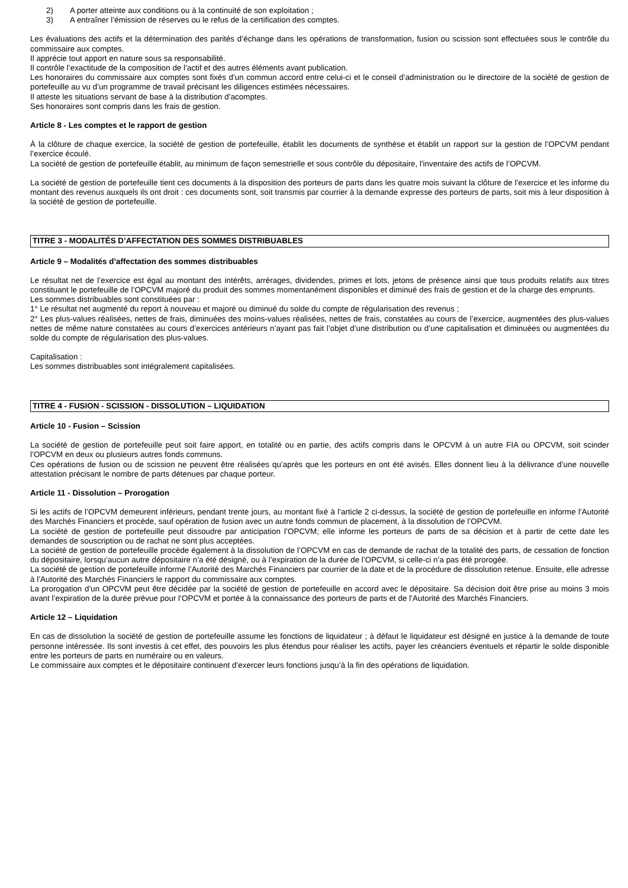2) A porter atteinte aux conditions ou à la continuité de son exploitation ;
3) A entraîner l’émission de réserves ou le refus de la certification des comptes.
Les évaluations des actifs et la détermination des parités d’échange dans les opérations de transformation, fusion ou scission sont effectuées sous le contrôle du commissaire aux comptes.
Il apprécie tout apport en nature sous sa responsabilité.
Il contrôle l’exactitude de la composition de l’actif et des autres éléments avant publication.
Les honoraires du commissaire aux comptes sont fixés d’un commun accord entre celui-ci et le conseil d’administration ou le directoire de la société de gestion de portefeuille au vu d’un programme de travail précisant les diligences estimées nécessaires.
Il atteste les situations servant de base à la distribution d’acomptes.
Ses honoraires sont compris dans les frais de gestion.
Article 8 - Les comptes et le rapport de gestion
À la clôture de chaque exercice, la société de gestion de portefeuille, établit les documents de synthèse et établit un rapport sur la gestion de l’OPCVM pendant l’exercice écoulé.
La société de gestion de portefeuille établit, au minimum de façon semestrielle et sous contrôle du dépositaire, l'inventaire des actifs de l’OPCVM.
La société de gestion de portefeuille tient ces documents à la disposition des porteurs de parts dans les quatre mois suivant la clôture de l’exercice et les informe du montant des revenus auxquels ils ont droit : ces documents sont, soit transmis par courrier à la demande expresse des porteurs de parts, soit mis à leur disposition à la société de gestion de portefeuille.
TITRE 3 - MODALITÉS D’AFFECTATION DES SOMMES DISTRIBUABLES
Article 9 – Modalités d’affectation des sommes distribuables
Le résultat net de l’exercice est égal au montant des intérêts, arrérages, dividendes, primes et lots, jetons de présence ainsi que tous produits relatifs aux titres constituant le portefeuille de l’OPCVM majoré du produit des sommes momentanément disponibles et diminué des frais de gestion et de la charge des emprunts.
Les sommes distribuables sont constituées par :
1° Le résultat net augmenté du report à nouveau et majoré ou diminué du solde du compte de régularisation des revenus ;
2° Les plus-values réalisées, nettes de frais, diminuées des moins-values réalisées, nettes de frais, constatées au cours de l’exercice, augmentées des plus-values nettes de même nature constatées au cours d’exercices antérieurs n’ayant pas fait l’objet d’une distribution ou d’une capitalisation et diminuées ou augmentées du solde du compte de régularisation des plus-values.
Capitalisation :
Les sommes distribuables sont intégralement capitalisées.
TITRE 4 - FUSION - SCISSION - DISSOLUTION – LIQUIDATION
Article 10 - Fusion – Scission
La société de gestion de portefeuille peut soit faire apport, en totalité ou en partie, des actifs compris dans le OPCVM à un autre FIA ou OPCVM, soit scinder l’OPCVM en deux ou plusieurs autres fonds communs.
Ces opérations de fusion ou de scission ne peuvent être réalisées qu’après que les porteurs en ont été avisés. Elles donnent lieu à la délivrance d’une nouvelle attestation précisant le nombre de parts détenues par chaque porteur.
Article 11 - Dissolution – Prorogation
Si les actifs de l’OPCVM demeurent inférieurs, pendant trente jours, au montant fixé à l’article 2 ci-dessus, la société de gestion de portefeuille en informe l’Autorité des Marchés Financiers et procède, sauf opération de fusion avec un autre fonds commun de placement, à la dissolution de l’OPCVM.
La société de gestion de portefeuille peut dissoudre par anticipation l’OPCVM; elle informe les porteurs de parts de sa décision et à partir de cette date les demandes de souscription ou de rachat ne sont plus acceptées.
La société de gestion de portefeuille procède également à la dissolution de l’OPCVM en cas de demande de rachat de la totalité des parts, de cessation de fonction du dépositaire, lorsqu’aucun autre dépositaire n’a été désigné, ou à l’expiration de la durée de l’OPCVM, si celle-ci n’a pas été prorogée.
La société de gestion de portefeuille informe l’Autorité des Marchés Financiers par courrier de la date et de la procédure de dissolution retenue. Ensuite, elle adresse à l’Autorité des Marchés Financiers le rapport du commissaire aux comptes.
La prorogation d’un OPCVM peut être décidée par la société de gestion de portefeuille en accord avec le dépositaire. Sa décision doit être prise au moins 3 mois avant l’expiration de la durée prévue pour l’OPCVM et portée à la connaissance des porteurs de parts et de l’Autorité des Marchés Financiers.
Article 12 – Liquidation
En cas de dissolution la société de gestion de portefeuille assume les fonctions de liquidateur ; à défaut le liquidateur est désigné en justice à la demande de toute personne intéressée. Ils sont investis à cet effet, des pouvoirs les plus étendus pour réaliser les actifs, payer les créanciers éventuels et répartir le solde disponible entre les porteurs de parts en numéraire ou en valeurs.
Le commissaire aux comptes et le dépositaire continuent d’exercer leurs fonctions jusqu’à la fin des opérations de liquidation.